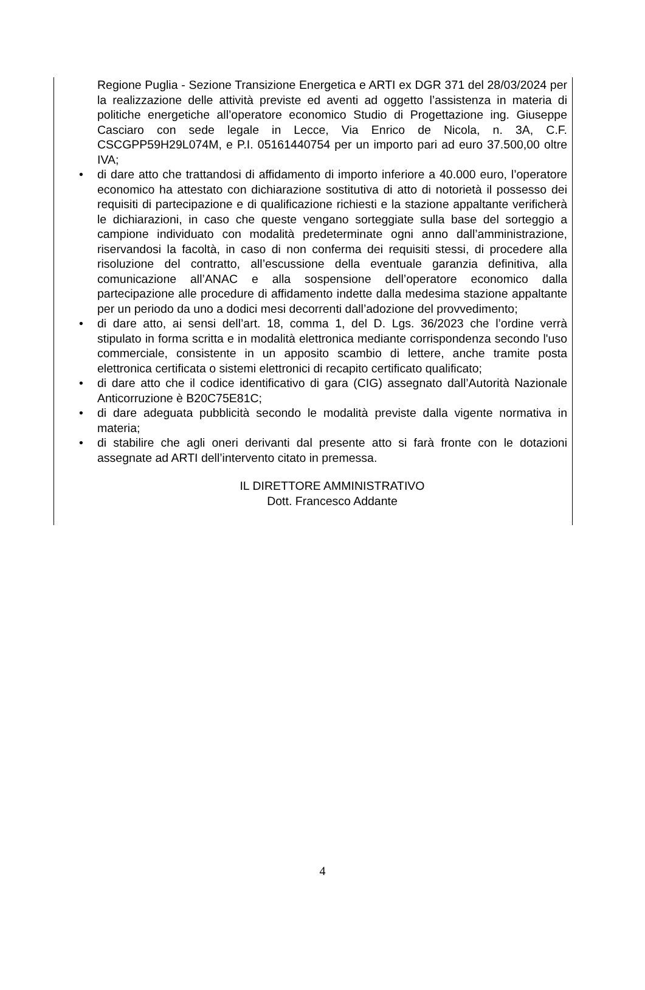Regione Puglia - Sezione Transizione Energetica e ARTI ex DGR 371 del 28/03/2024 per la realizzazione delle attività previste ed aventi ad oggetto l’assistenza in materia di politiche energetiche all’operatore economico Studio di Progettazione ing. Giuseppe Casciaro con sede legale in Lecce, Via Enrico de Nicola, n. 3A, C.F. CSCGPP59H29L074M, e P.I. 05161440754 per un importo pari ad euro 37.500,00 oltre IVA;
• di dare atto che trattandosi di affidamento di importo inferiore a 40.000 euro, l’operatore economico ha attestato con dichiarazione sostitutiva di atto di notorietà il possesso dei requisiti di partecipazione e di qualificazione richiesti e la stazione appaltante verificherà le dichiarazioni, in caso che queste vengano sorteggiate sulla base del sorteggio a campione individuato con modalità predeterminate ogni anno dall’amministrazione, riservandosi la facoltà, in caso di non conferma dei requisiti stessi, di procedere alla risoluzione del contratto, all’escussione della eventuale garanzia definitiva, alla comunicazione all’ANAC e alla sospensione dell’operatore economico dalla partecipazione alle procedure di affidamento indette dalla medesima stazione appaltante per un periodo da uno a dodici mesi decorrenti dall’adozione del provvedimento;
• di dare atto, ai sensi dell’art. 18, comma 1, del D. Lgs. 36/2023 che l’ordine verrà stipulato in forma scritta e in modalità elettronica mediante corrispondenza secondo l'uso commerciale, consistente in un apposito scambio di lettere, anche tramite posta elettronica certificata o sistemi elettronici di recapito certificato qualificato;
• di dare atto che il codice identificativo di gara (CIG) assegnato dall’Autorità Nazionale Anticorruzione è B20C75E81C;
• di dare adeguata pubblicità secondo le modalità previste dalla vigente normativa in materia;
• di stabilire che agli oneri derivanti dal presente atto si farà fronte con le dotazioni assegnate ad ARTI dell’intervento citato in premessa.
IL DIRETTORE AMMINISTRATIVO
Dott. Francesco Addante
4